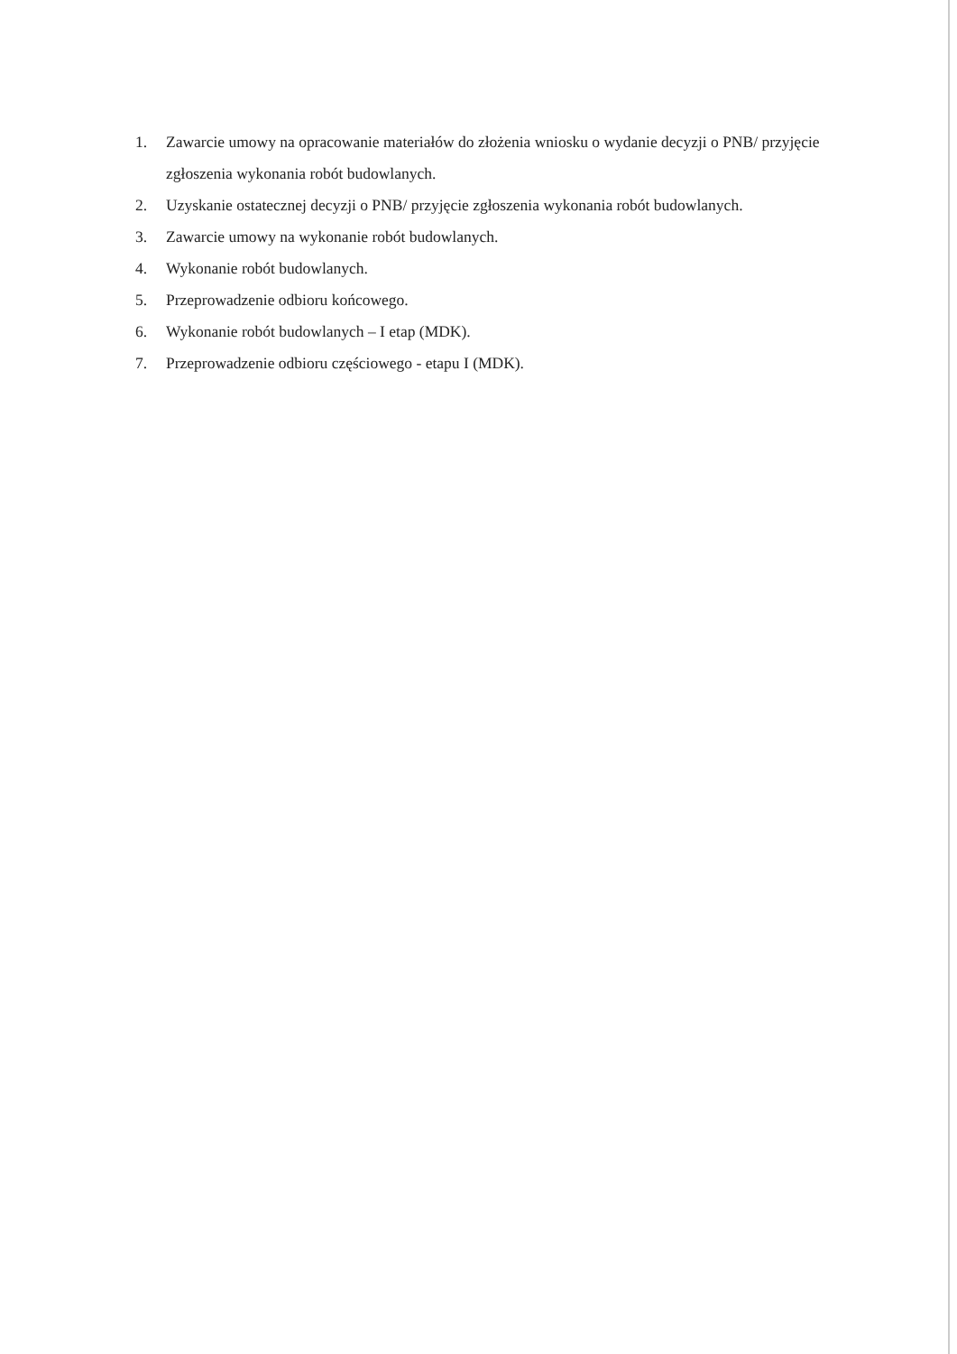1. Zawarcie umowy na opracowanie materiałów do złożenia wniosku o wydanie decyzji o PNB/ przyjęcie zgłoszenia wykonania robót budowlanych.
2. Uzyskanie ostatecznej decyzji o PNB/ przyjęcie zgłoszenia wykonania robót budowlanych.
3. Zawarcie umowy na wykonanie robót budowlanych.
4. Wykonanie robót budowlanych.
5. Przeprowadzenie odbioru końcowego.
6. Wykonanie robót budowlanych – I etap (MDK).
7. Przeprowadzenie odbioru częściowego - etapu I (MDK).